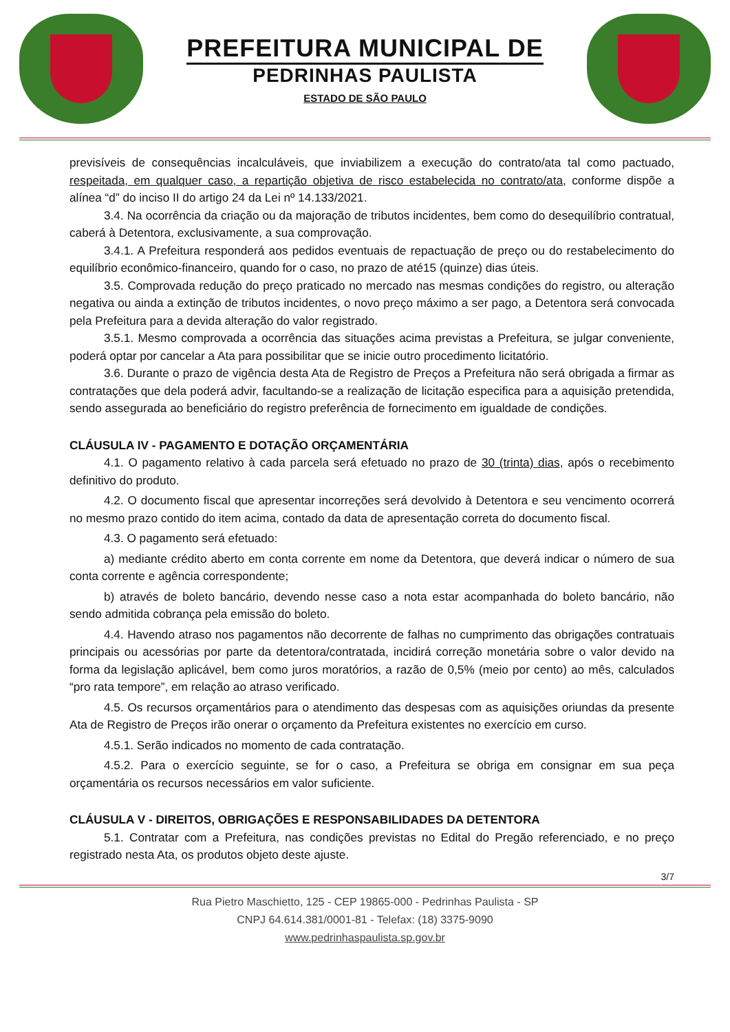PREFEITURA MUNICIPAL DE
PEDRINHAS PAULISTA
ESTADO DE SÃO PAULO
previsíveis de consequências incalculáveis, que inviabilizem a execução do contrato/ata tal como pactuado, respeitada, em qualquer caso, a repartição objetiva de risco estabelecida no contrato/ata, conforme dispõe a alínea “d” do inciso II do artigo 24 da Lei nº 14.133/2021.
3.4. Na ocorrência da criação ou da majoração de tributos incidentes, bem como do desequilíbrio contratual, caberá à Detentora, exclusivamente, a sua comprovação.
3.4.1. A Prefeitura responderá aos pedidos eventuais de repactuação de preço ou do restabelecimento do equilíbrio econômico-financeiro, quando for o caso, no prazo de até15 (quinze) dias úteis.
3.5. Comprovada redução do preço praticado no mercado nas mesmas condições do registro, ou alteração negativa ou ainda a extinção de tributos incidentes, o novo preço máximo a ser pago, a Detentora será convocada pela Prefeitura para a devida alteração do valor registrado.
3.5.1. Mesmo comprovada a ocorrência das situações acima previstas a Prefeitura, se julgar conveniente, poderá optar por cancelar a Ata para possibilitar que se inicie outro procedimento licitatório.
3.6. Durante o prazo de vigência desta Ata de Registro de Preços a Prefeitura não será obrigada a firmar as contratações que dela poderá advir, facultando-se a realização de licitação especifica para a aquisição pretendida, sendo assegurada ao beneficiário do registro preferência de fornecimento em igualdade de condições.
CLÁUSULA IV - PAGAMENTO E DOTAÇÃO ORÇAMENTÁRIA
4.1. O pagamento relativo à cada parcela será efetuado no prazo de 30 (trinta) dias, após o recebimento definitivo do produto.
4.2. O documento fiscal que apresentar incorreções será devolvido à Detentora e seu vencimento ocorrerá no mesmo prazo contido do item acima, contado da data de apresentação correta do documento fiscal.
4.3. O pagamento será efetuado:
a) mediante crédito aberto em conta corrente em nome da Detentora, que deverá indicar o número de sua conta corrente e agência correspondente;
b) através de boleto bancário, devendo nesse caso a nota estar acompanhada do boleto bancário, não sendo admitida cobrança pela emissão do boleto.
4.4. Havendo atraso nos pagamentos não decorrente de falhas no cumprimento das obrigações contratuais principais ou acessórias por parte da detentora/contratada, incidirá correção monetária sobre o valor devido na forma da legislação aplicável, bem como juros moratórios, a razão de 0,5% (meio por cento) ao mês, calculados “pro rata tempore”, em relação ao atraso verificado.
4.5. Os recursos orçamentários para o atendimento das despesas com as aquisições oriundas da presente Ata de Registro de Preços irão onerar o orçamento da Prefeitura existentes no exercício em curso.
4.5.1. Serão indicados no momento de cada contratação.
4.5.2. Para o exercício seguinte, se for o caso, a Prefeitura se obriga em consignar em sua peça orçamentária os recursos necessários em valor suficiente.
CLÁUSULA V - DIREITOS, OBRIGAÇÕES E RESPONSABILIDADES DA DETENTORA
5.1. Contratar com a Prefeitura, nas condições previstas no Edital do Pregão referenciado, e no preço registrado nesta Ata, os produtos objeto deste ajuste.
3/7
Rua Pietro Maschietto, 125 - CEP 19865-000 - Pedrinhas Paulista - SP
CNPJ 64.614.381/0001-81 - Telefax: (18) 3375-9090
www.pedrinhaspaulista.sp.gov.br